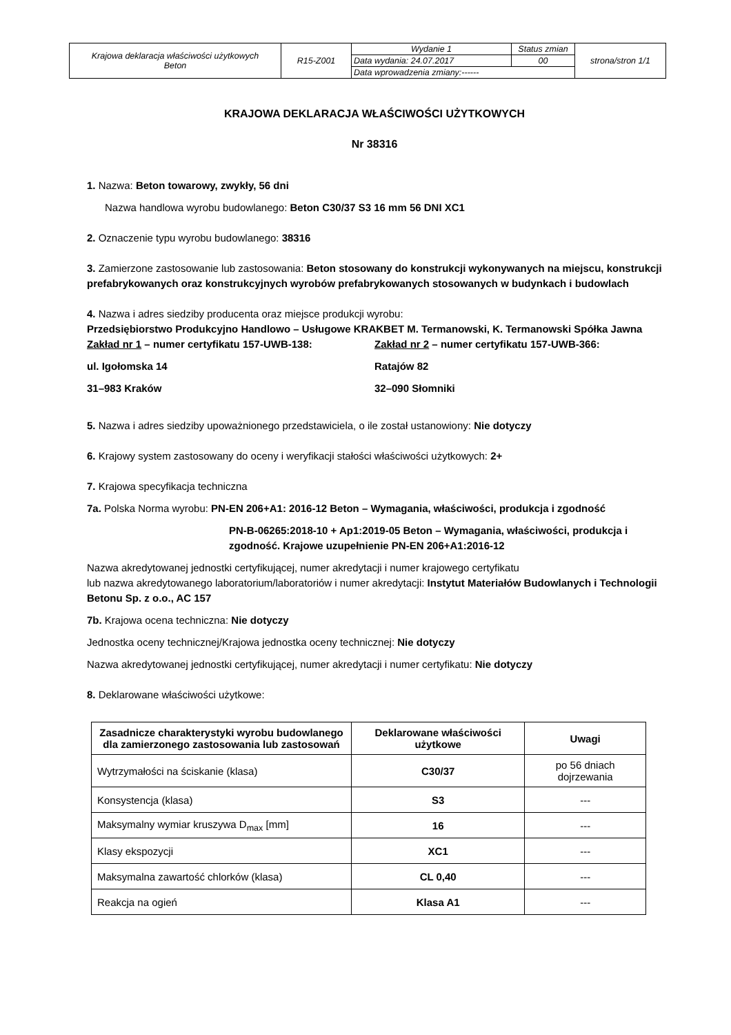| Krajowa deklaracja właściwości użytkowych Beton | R15-Z001 | Wydanie 1 | Status zmian | strona/stron 1/1 |
| | | Data wydania: 24.07.2017 | 00 | |
| | | Data wprowadzenia zmiany:------ | | |
KRAJOWA DEKLARACJA WŁAŚCIWOŚCI UŻYTKOWYCH
Nr 38316
1. Nazwa: Beton towarowy, zwykły, 56 dni
Nazwa handlowa wyrobu budowlanego: Beton C30/37 S3 16 mm 56 DNI XC1
2. Oznaczenie typu wyrobu budowlanego: 38316
3. Zamierzone zastosowanie lub zastosowania: Beton stosowany do konstrukcji wykonywanych na miejscu, konstrukcji prefabrykowanych oraz konstrukcyjnych wyrobów prefabrykowanych stosowanych w budynkach i budowlach
4. Nazwa i adres siedziby producenta oraz miejsce produkcji wyrobu:
Przedsiębiorstwo Produkcyjno Handlowo – Usługowe KRAKBET M. Termanowski, K. Termanowski Spółka Jawna
Zakład nr 1 – numer certyfikatu 157-UWB-138:
ul. Igołomska 14
31–983 Kraków
Zakład nr 2 – numer certyfikatu 157-UWB-366:
Ratajów 82
32–090 Słomniki
5. Nazwa i adres siedziby upoważnionego przedstawiciela, o ile został ustanowiony: Nie dotyczy
6. Krajowy system zastosowany do oceny i weryfikacji stałości właściwości użytkowych: 2+
7. Krajowa specyfikacja techniczna
7a. Polska Norma wyrobu: PN-EN 206+A1: 2016-12 Beton – Wymagania, właściwości, produkcja i zgodność
PN-B-06265:2018-10 + Ap1:2019-05 Beton – Wymagania, właściwości, produkcja i zgodność. Krajowe uzupełnienie PN-EN 206+A1:2016-12
Nazwa akredytowanej jednostki certyfikującej, numer akredytacji i numer krajowego certyfikatu
lub nazwa akredytowanego laboratorium/laboratoriów i numer akredytacji: Instytut Materiałów Budowlanych i Technologii Betonu Sp. z o.o., AC 157
7b. Krajowa ocena techniczna: Nie dotyczy
Jednostka oceny technicznej/Krajowa jednostka oceny technicznej: Nie dotyczy
Nazwa akredytowanej jednostki certyfikującej, numer akredytacji i numer certyfikatu: Nie dotyczy
8. Deklarowane właściwości użytkowe:
| Zasadnicze charakterystyki wyrobu budowlanego dla zamierzonego zastosowania lub zastosowań | Deklarowane właściwości użytkowe | Uwagi |
| --- | --- | --- |
| Wytrzymałości na ściskanie (klasa) | C30/37 | po 56 dniach dojrzewania |
| Konsystencja (klasa) | S3 | --- |
| Maksymalny wymiar kruszywa D<sub>max</sub> [mm] | 16 | --- |
| Klasy ekspozycji | XC1 | --- |
| Maksymalna zawartość chlorków (klasa) | CL 0,40 | --- |
| Reakcja na ogień | Klasa A1 | --- |